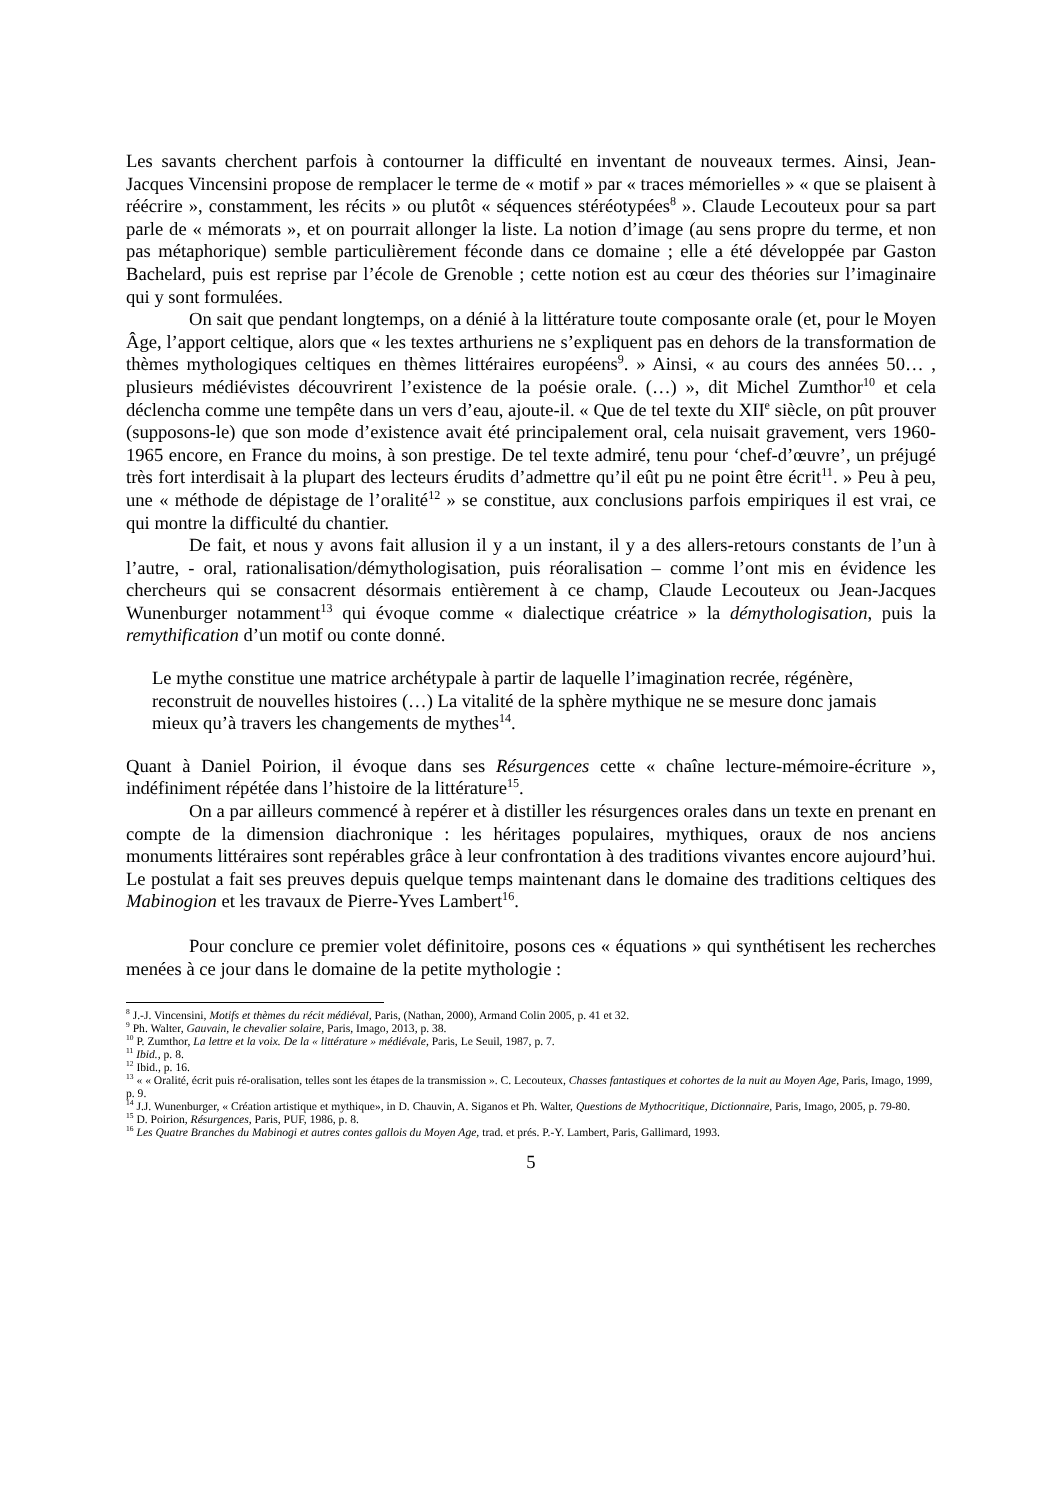Les savants cherchent parfois à contourner la difficulté en inventant de nouveaux termes. Ainsi, Jean-Jacques Vincensini propose de remplacer le terme de « motif » par « traces mémorielles » « que se plaisent à réécrire », constamment, les récits » ou plutôt « séquences stéréotypées<sup>8</sup> ». Claude Lecouteux pour sa part parle de « mémorats », et on pourrait allonger la liste. La notion d’image (au sens propre du terme, et non pas métaphorique) semble particulièrement féconde dans ce domaine ; elle a été développée par Gaston Bachelard, puis est reprise par l’école de Grenoble ; cette notion est au cœur des théories sur l’imaginaire qui y sont formulées.
On sait que pendant longtemps, on a dénié à la littérature toute composante orale (et, pour le Moyen Âge, l’apport celtique, alors que « les textes arthuriens ne s’expliquent pas en dehors de la transformation de thèmes mythologiques celtiques en thèmes littéraires européens<sup>9</sup>. » Ainsi, « au cours des années 50… , plusieurs médiévistes découvrirent l’existence de la poésie orale. (…) », dit Michel Zumthor<sup>10</sup> et cela déclencha comme une tempête dans un vers d’eau, ajoute-il. « Que de tel texte du XII<sup>e</sup> siècle, on pût prouver (supposons-le) que son mode d’existence avait été principalement oral, cela nuisait gravement, vers 1960-1965 encore, en France du moins, à son prestige. De tel texte admiré, tenu pour ‘chef-d’œuvre’, un préjugé très fort interdisait à la plupart des lecteurs érudits d’admettre qu’il eût pu ne point être écrit<sup>11</sup>. » Peu à peu, une « méthode de dépistage de l’oralité<sup>12</sup> » se constitue, aux conclusions parfois empiriques il est vrai, ce qui montre la difficulté du chantier.
De fait, et nous y avons fait allusion il y a un instant, il y a des allers-retours constants de l’un à l’autre, - oral, rationalisation/démythologisation, puis réoralisation – comme l’ont mis en évidence les chercheurs qui se consacrent désormais entièrement à ce champ, Claude Lecouteux ou Jean-Jacques Wunenburger notamment<sup>13</sup> qui évoque comme « dialectique créatrice » la démythologisation, puis la remythification d’un motif ou conte donné.
Le mythe constitue une matrice archétypale à partir de laquelle l’imagination recrée, régénère, reconstruit de nouvelles histoires (…) La vitalité de la sphère mythique ne se mesure donc jamais mieux qu’à travers les changements de mythes<sup>14</sup>.
Quant à Daniel Poirion, il évoque dans ses Résurgences cette « chaîne lecture-mémoire-écriture », indéfiniment répétée dans l’histoire de la littérature<sup>15</sup>.
On a par ailleurs commencé à repérer et à distiller les résurgences orales dans un texte en prenant en compte de la dimension diachronique : les héritages populaires, mythiques, oraux de nos anciens monuments littéraires sont repérables grâce à leur confrontation à des traditions vivantes encore aujourd’hui. Le postulat a fait ses preuves depuis quelque temps maintenant dans le domaine des traditions celtiques des Mabinogion et les travaux de Pierre-Yves Lambert<sup>16</sup>.
Pour conclure ce premier volet définitoire, posons ces « équations » qui synthétisent les recherches menées à ce jour dans le domaine de la petite mythologie :
<sup>8</sup> J.-J. Vincensini, Motifs et thèmes du récit médiéval, Paris, (Nathan, 2000), Armand Colin 2005, p. 41 et 32.
<sup>9</sup> Ph. Walter, Gauvain, le chevalier solaire, Paris, Imago, 2013, p. 38.
<sup>10</sup> P. Zumthor, La lettre et la voix. De la « littérature » médiévale, Paris, Le Seuil, 1987, p. 7.
<sup>11</sup> Ibid., p. 8.
<sup>12</sup> Ibid., p. 16.
<sup>13</sup> « « Oralité, écrit puis ré-oralisation, telles sont les étapes de la transmission ». C. Lecouteux, Chasses fantastiques et cohortes de la nuit au Moyen Age, Paris, Imago, 1999, p. 9.
<sup>14</sup> J.J. Wunenburger, « Création artistique et mythique», in D. Chauvin, A. Siganos et Ph. Walter, Questions de Mythocritique, Dictionnaire, Paris, Imago, 2005, p. 79-80.
<sup>15</sup> D. Poirion, Résurgences, Paris, PUF, 1986, p. 8.
<sup>16</sup> Les Quatre Branches du Mabinogi et autres contes gallois du Moyen Age, trad. et prés. P.-Y. Lambert, Paris, Gallimard, 1993.
5